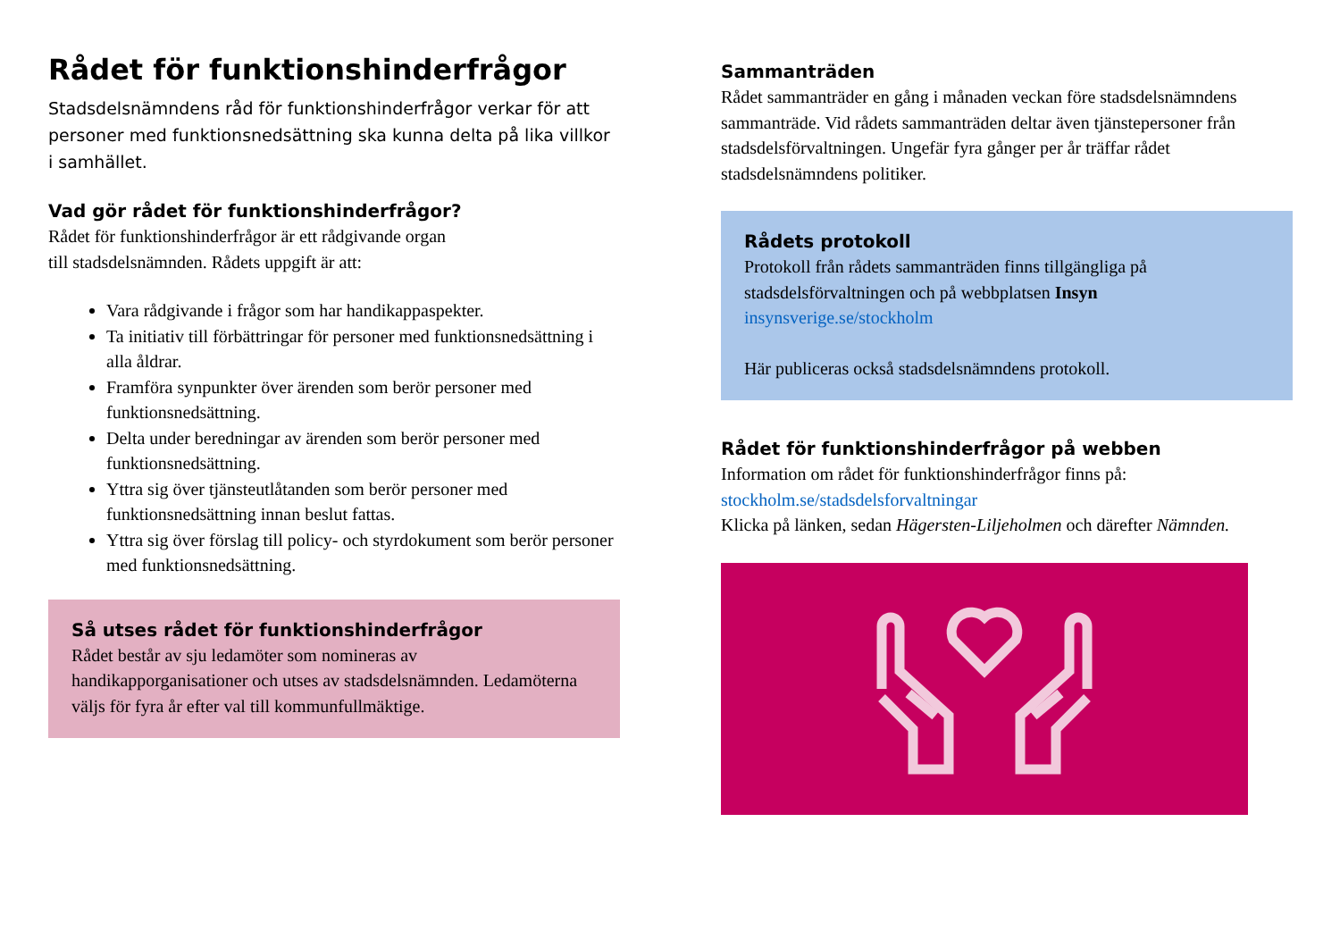Rådet för funktionshinderfrågor
Stadsdelsnämndens råd för funktionshinderfrågor verkar för att personer med funktionsnedsättning ska kunna delta på lika villkor i samhället.
Vad gör rådet för funktionshinderfrågor?
Rådet för funktionshinderfrågor är ett rådgivande organ
till stadsdelsnämnden. Rådets uppgift är att:
Vara rådgivande i frågor som har handikappaspekter.
Ta initiativ till förbättringar för personer med funktionsnedsättning i alla åldrar.
Framföra synpunkter över ärenden som berör personer med funktionsnedsättning.
Delta under beredningar av ärenden som berör personer med funktionsnedsättning.
Yttra sig över tjänsteutlåtanden som berör personer med funktionsnedsättning innan beslut fattas.
Yttra sig över förslag till policy- och styrdokument som berör personer med funktionsnedsättning.
Så utses rådet för funktionshinderfrågor
Rådet består av sju ledamöter som nomineras av handikapporganisationer och utses av stadsdelsnämnden. Ledamöterna väljs för fyra år efter val till kommunfullmäktige.
Sammanträden
Rådet sammanträder en gång i månaden veckan före stadsdelsnämndens sammanträde. Vid rådets sammanträden deltar även tjänstepersoner från stadsdelsförvaltningen. Ungefär fyra gånger per år träffar rådet stadsdelsnämndens politiker.
Rådets protokoll
Protokoll från rådets sammanträden finns tillgängliga på stadsdelsförvaltningen och på webbplatsen Insyn
insynsverige.se/stockholm
Här publiceras också stadsdelsnämndens protokoll.
Rådet för funktionshinderfrågor på webben
Information om rådet för funktionshinderfrågor finns på:
stockholm.se/stadsdelsforvaltningar
Klicka på länken, sedan Hägersten-Liljeholmen och därefter Nämnden.